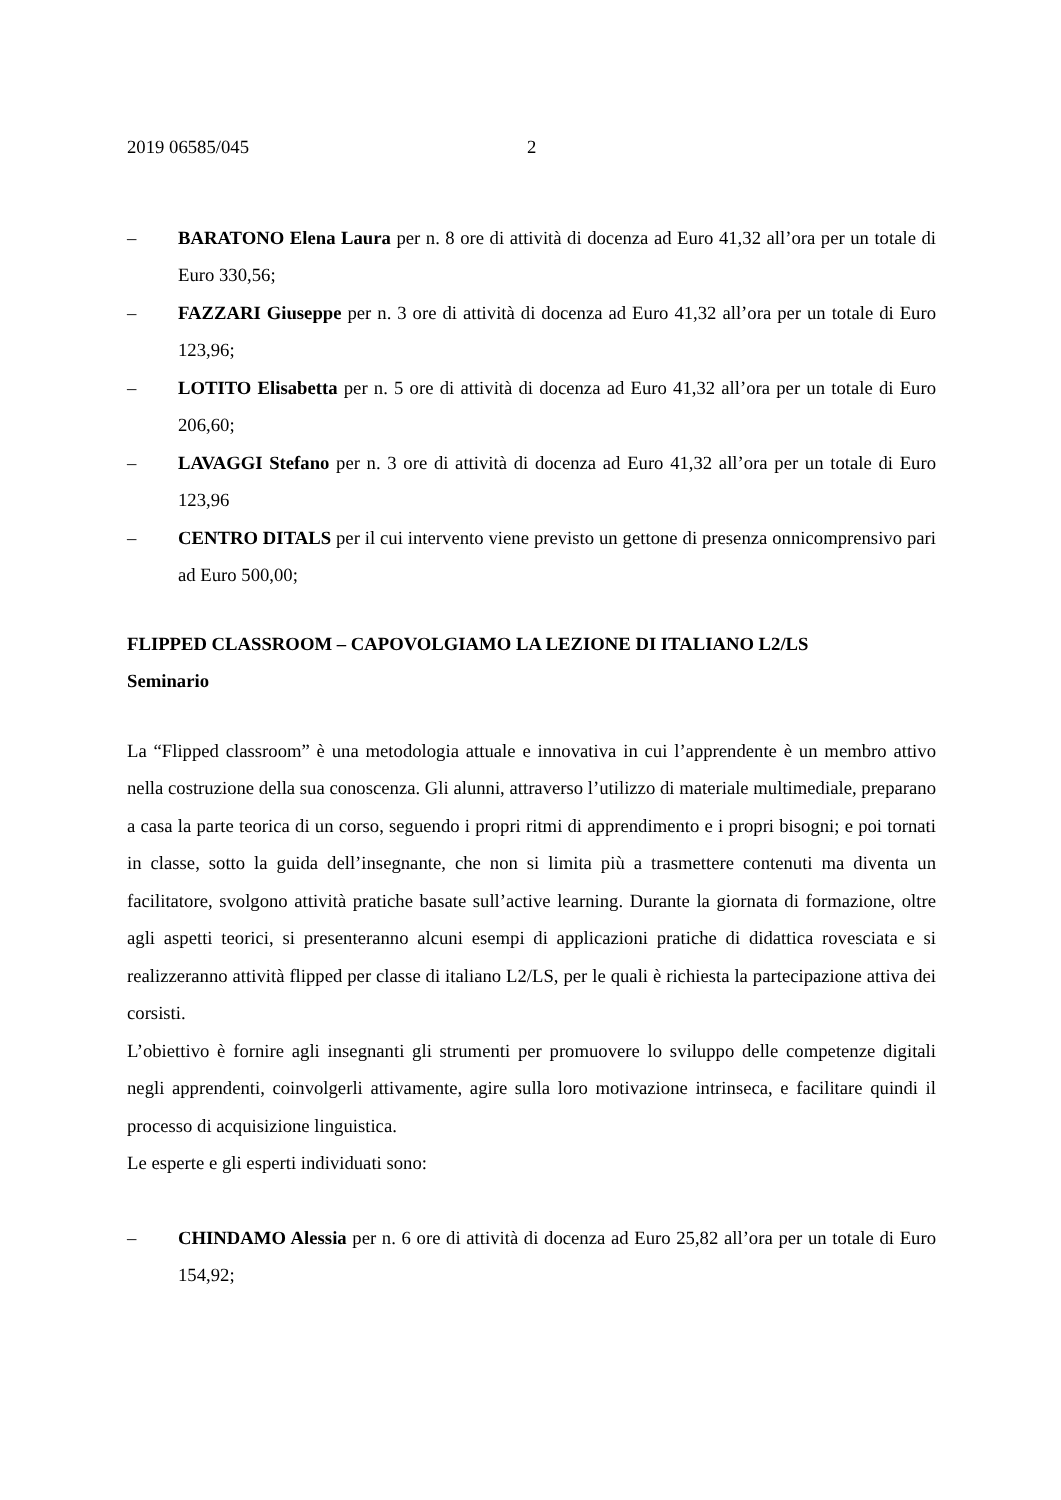2019 06585/045 2
– BARATONO Elena Laura per n. 8 ore di attività di docenza ad Euro 41,32 all’ora per un totale di Euro 330,56;
– FAZZARI Giuseppe per n. 3 ore di attività di docenza ad Euro 41,32 all’ora per un totale di Euro 123,96;
– LOTITO Elisabetta per n. 5 ore di attività di docenza ad Euro 41,32 all’ora per un totale di Euro 206,60;
– LAVAGGI Stefano per n. 3 ore di attività di docenza ad Euro 41,32 all’ora per un totale di Euro 123,96
– CENTRO DITALS per il cui intervento viene previsto un gettone di presenza onnicomprensivo pari ad Euro 500,00;
FLIPPED CLASSROOM – CAPOVOLGIAMO LA LEZIONE DI ITALIANO L2/LS
Seminario
La “Flipped classroom” è una metodologia attuale e innovativa in cui l’apprendente è un membro attivo nella costruzione della sua conoscenza. Gli alunni, attraverso l’utilizzo di materiale multimediale, preparano a casa la parte teorica di un corso, seguendo i propri ritmi di apprendimento e i propri bisogni; e poi tornati in classe, sotto la guida dell’insegnante, che non si limita più a trasmettere contenuti ma diventa un facilitatore, svolgono attività pratiche basate sull’active learning. Durante la giornata di formazione, oltre agli aspetti teorici, si presenteranno alcuni esempi di applicazioni pratiche di didattica rovesciata e si realizzeranno attività flipped per classe di italiano L2/LS, per le quali è richiesta la partecipazione attiva dei corsisti.
L’obiettivo è fornire agli insegnanti gli strumenti per promuovere lo sviluppo delle competenze digitali negli apprendenti, coinvolgerli attivamente, agire sulla loro motivazione intrinseca, e facilitare quindi il processo di acquisizione linguistica.
Le esperte e gli esperti individuati sono:
– CHINDAMO Alessia per n. 6 ore di attività di docenza ad Euro 25,82 all’ora per un totale di Euro 154,92;